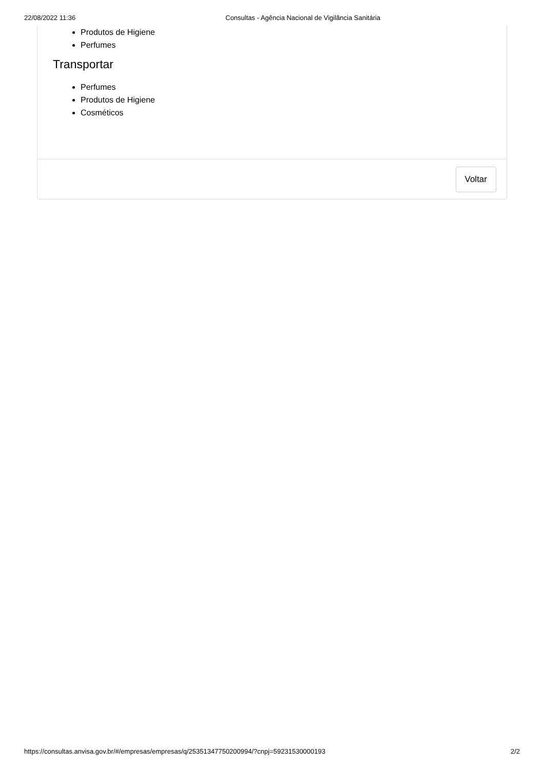22/08/2022 11:36 Consultas - Agência Nacional de Vigilância Sanitária
Produtos de Higiene
Perfumes
Transportar
Perfumes
Produtos de Higiene
Cosméticos
Voltar
https://consultas.anvisa.gov.br/#/empresas/empresas/q/25351347750200994/?cnpj=59231530000193 2/2